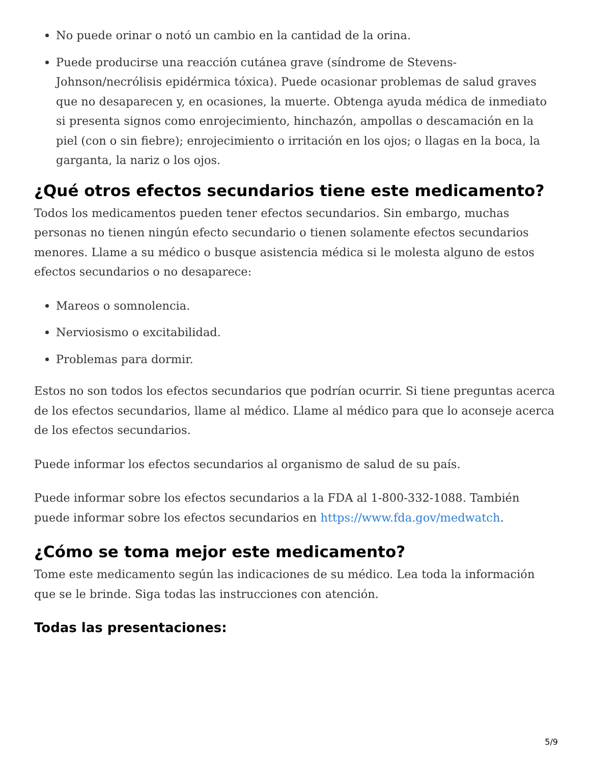No puede orinar o notó un cambio en la cantidad de la orina.
Puede producirse una reacción cutánea grave (síndrome de Stevens-Johnson/necrólisis epidérmica tóxica). Puede ocasionar problemas de salud graves que no desaparecen y, en ocasiones, la muerte. Obtenga ayuda médica de inmediato si presenta signos como enrojecimiento, hinchazón, ampollas o descamación en la piel (con o sin fiebre); enrojecimiento o irritación en los ojos; o llagas en la boca, la garganta, la nariz o los ojos.
¿Qué otros efectos secundarios tiene este medicamento?
Todos los medicamentos pueden tener efectos secundarios. Sin embargo, muchas personas no tienen ningún efecto secundario o tienen solamente efectos secundarios menores. Llame a su médico o busque asistencia médica si le molesta alguno de estos efectos secundarios o no desaparece:
Mareos o somnolencia.
Nerviosismo o excitabilidad.
Problemas para dormir.
Estos no son todos los efectos secundarios que podrían ocurrir. Si tiene preguntas acerca de los efectos secundarios, llame al médico. Llame al médico para que lo aconseje acerca de los efectos secundarios.
Puede informar los efectos secundarios al organismo de salud de su país.
Puede informar sobre los efectos secundarios a la FDA al 1-800-332-1088. También puede informar sobre los efectos secundarios en https://www.fda.gov/medwatch.
¿Cómo se toma mejor este medicamento?
Tome este medicamento según las indicaciones de su médico. Lea toda la información que se le brinde. Siga todas las instrucciones con atención.
Todas las presentaciones:
5/9